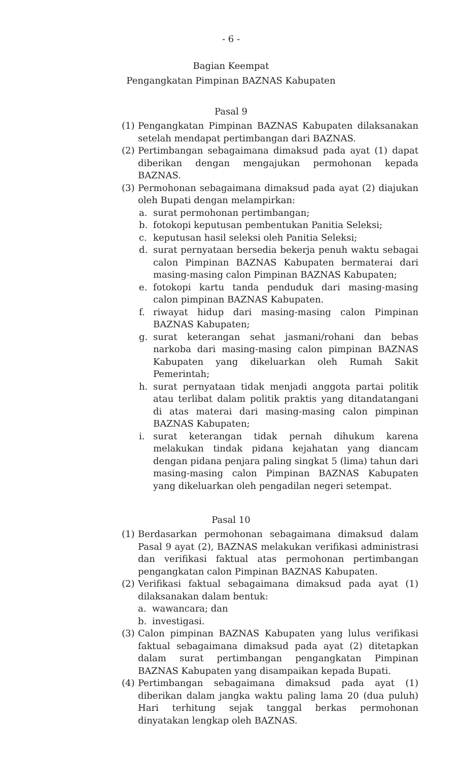- 6 -
Bagian Keempat
Pengangkatan Pimpinan BAZNAS Kabupaten
Pasal 9
(1)
Pengangkatan Pimpinan BAZNAS Kabupaten dilaksanakan setelah mendapat pertimbangan dari BAZNAS.
(2)
Pertimbangan sebagaimana dimaksud pada ayat (1) dapat diberikan dengan mengajukan permohonan kepada BAZNAS.
(3)
Permohonan sebagaimana dimaksud pada ayat (2) diajukan oleh Bupati dengan melampirkan:
a. surat permohonan pertimbangan;
b. fotokopi keputusan pembentukan Panitia Seleksi;
c. keputusan hasil seleksi oleh Panitia Seleksi;
d. surat pernyataan bersedia bekerja penuh waktu sebagai calon Pimpinan BAZNAS Kabupaten bermaterai dari masing-masing calon Pimpinan BAZNAS Kabupaten;
e. fotokopi kartu tanda penduduk dari masing-masing calon pimpinan BAZNAS Kabupaten.
f. riwayat hidup dari masing-masing calon Pimpinan BAZNAS Kabupaten;
g. surat keterangan sehat jasmani/rohani dan bebas narkoba dari masing-masing calon pimpinan BAZNAS Kabupaten yang dikeluarkan oleh Rumah Sakit Pemerintah;
h. surat pernyataan tidak menjadi anggota partai politik atau terlibat dalam politik praktis yang ditandatangani di atas materai dari masing-masing calon pimpinan BAZNAS Kabupaten;
i. surat keterangan tidak pernah dihukum karena melakukan tindak pidana kejahatan yang diancam dengan pidana penjara paling singkat 5 (lima) tahun dari masing-masing calon Pimpinan BAZNAS Kabupaten yang dikeluarkan oleh pengadilan negeri setempat.
Pasal 10
(1)
Berdasarkan permohonan sebagaimana dimaksud dalam Pasal 9 ayat (2), BAZNAS melakukan verifikasi administrasi dan verifikasi faktual atas permohonan pertimbangan pengangkatan calon Pimpinan BAZNAS Kabupaten.
(2)
Verifikasi faktual sebagaimana dimaksud pada ayat (1) dilaksanakan dalam bentuk:
a. wawancara; dan
b. investigasi.
(3)
Calon pimpinan BAZNAS Kabupaten yang lulus verifikasi faktual sebagaimana dimaksud pada ayat (2) ditetapkan dalam surat pertimbangan pengangkatan Pimpinan BAZNAS Kabupaten yang disampaikan kepada Bupati.
(4)
Pertimbangan sebagaimana dimaksud pada ayat (1) diberikan dalam jangka waktu paling lama 20 (dua puluh) Hari terhitung sejak tanggal berkas permohonan dinyatakan lengkap oleh BAZNAS.